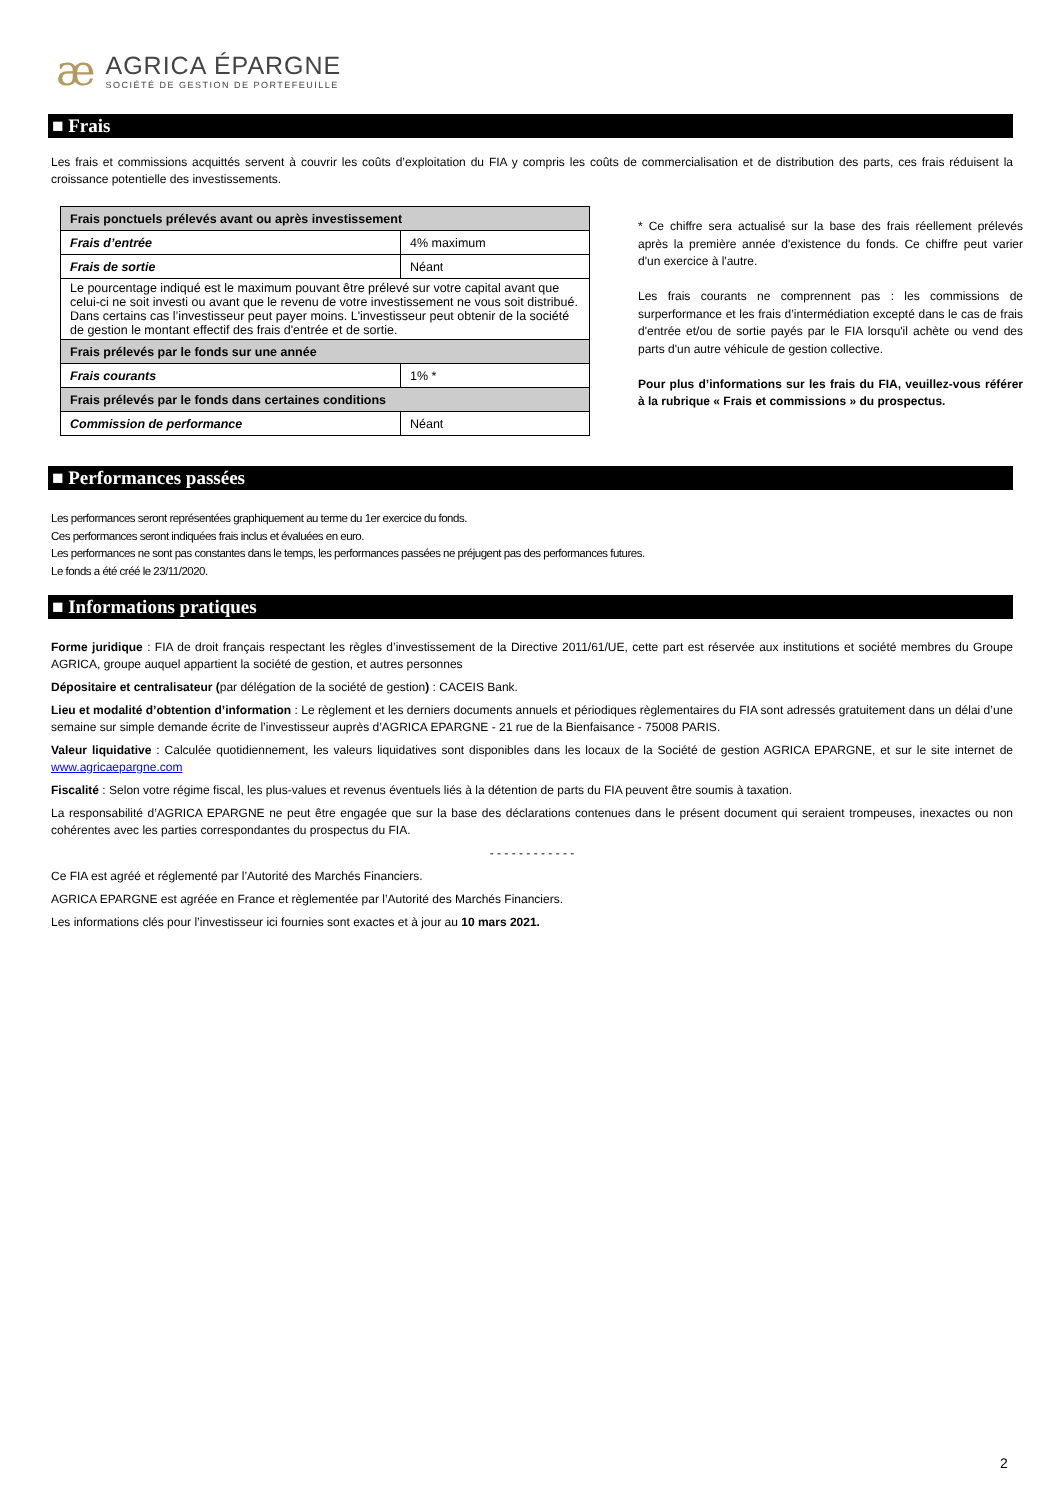æ
AGRICA ÉPARGNE
SOCIÉTÉ DE GESTION DE PORTEFEUILLE
■ Frais
Les frais et commissions acquittés servent à couvrir les coûts d’exploitation du FIA y compris les coûts de commercialisation et de distribution des parts, ces frais réduisent la croissance potentielle des investissements.
| Frais ponctuels prélevés avant ou après investissement | |
| Frais d’entrée | 4% maximum |
| Frais de sortie | Néant |
| Le pourcentage indiqué est le maximum pouvant être prélevé sur votre capital avant que celui-ci ne soit investi ou avant que le revenu de votre investissement ne vous soit distribué. Dans certains cas l’investisseur peut payer moins. L'investisseur peut obtenir de la société de gestion le montant effectif des frais d'entrée et de sortie. | |
| Frais prélevés par le fonds sur une année | |
| Frais courants | 1% * |
| Frais prélevés par le fonds dans certaines conditions | |
| Commission de performance | Néant |
* Ce chiffre sera actualisé sur la base des frais réellement prélevés après la première année d'existence du fonds. Ce chiffre peut varier d'un exercice à l'autre.
Les frais courants ne comprennent pas : les commissions de surperformance et les frais d’intermédiation excepté dans le cas de frais d'entrée et/ou de sortie payés par le FIA lorsqu'il achète ou vend des parts d'un autre véhicule de gestion collective.
Pour plus d’informations sur les frais du FIA, veuillez-vous référer à la rubrique « Frais et commissions » du prospectus.
■ Performances passées
Les performances seront représentées graphiquement au terme du 1er exercice du fonds.
Ces performances seront indiquées frais inclus et évaluées en euro.
Les performances ne sont pas constantes dans le temps, les performances passées ne préjugent pas des performances futures.
Le fonds a été créé le 23/11/2020.
■ Informations pratiques
Forme juridique : FIA de droit français respectant les règles d’investissement de la Directive 2011/61/UE, cette part est réservée aux institutions et société membres du Groupe AGRICA, groupe auquel appartient la société de gestion, et autres personnes
Dépositaire et centralisateur (par délégation de la société de gestion) : CACEIS Bank.
Lieu et modalité d’obtention d’information : Le règlement et les derniers documents annuels et périodiques règlementaires du FIA sont adressés gratuitement dans un délai d’une semaine sur simple demande écrite de l’investisseur auprès d’AGRICA EPARGNE - 21 rue de la Bienfaisance - 75008 PARIS.
Valeur liquidative : Calculée quotidiennement, les valeurs liquidatives sont disponibles dans les locaux de la Société de gestion AGRICA EPARGNE, et sur le site internet de www.agricaepargne.com
Fiscalité : Selon votre régime fiscal, les plus-values et revenus éventuels liés à la détention de parts du FIA peuvent être soumis à taxation.
La responsabilité d’AGRICA EPARGNE ne peut être engagée que sur la base des déclarations contenues dans le présent document qui seraient trompeuses, inexactes ou non cohérentes avec les parties correspondantes du prospectus du FIA.
- - - - - - - - - - - -
Ce FIA est agréé et réglementé par l’Autorité des Marchés Financiers.
AGRICA EPARGNE est agréée en France et règlementée par l’Autorité des Marchés Financiers.
Les informations clés pour l’investisseur ici fournies sont exactes et à jour au 10 mars 2021.
2